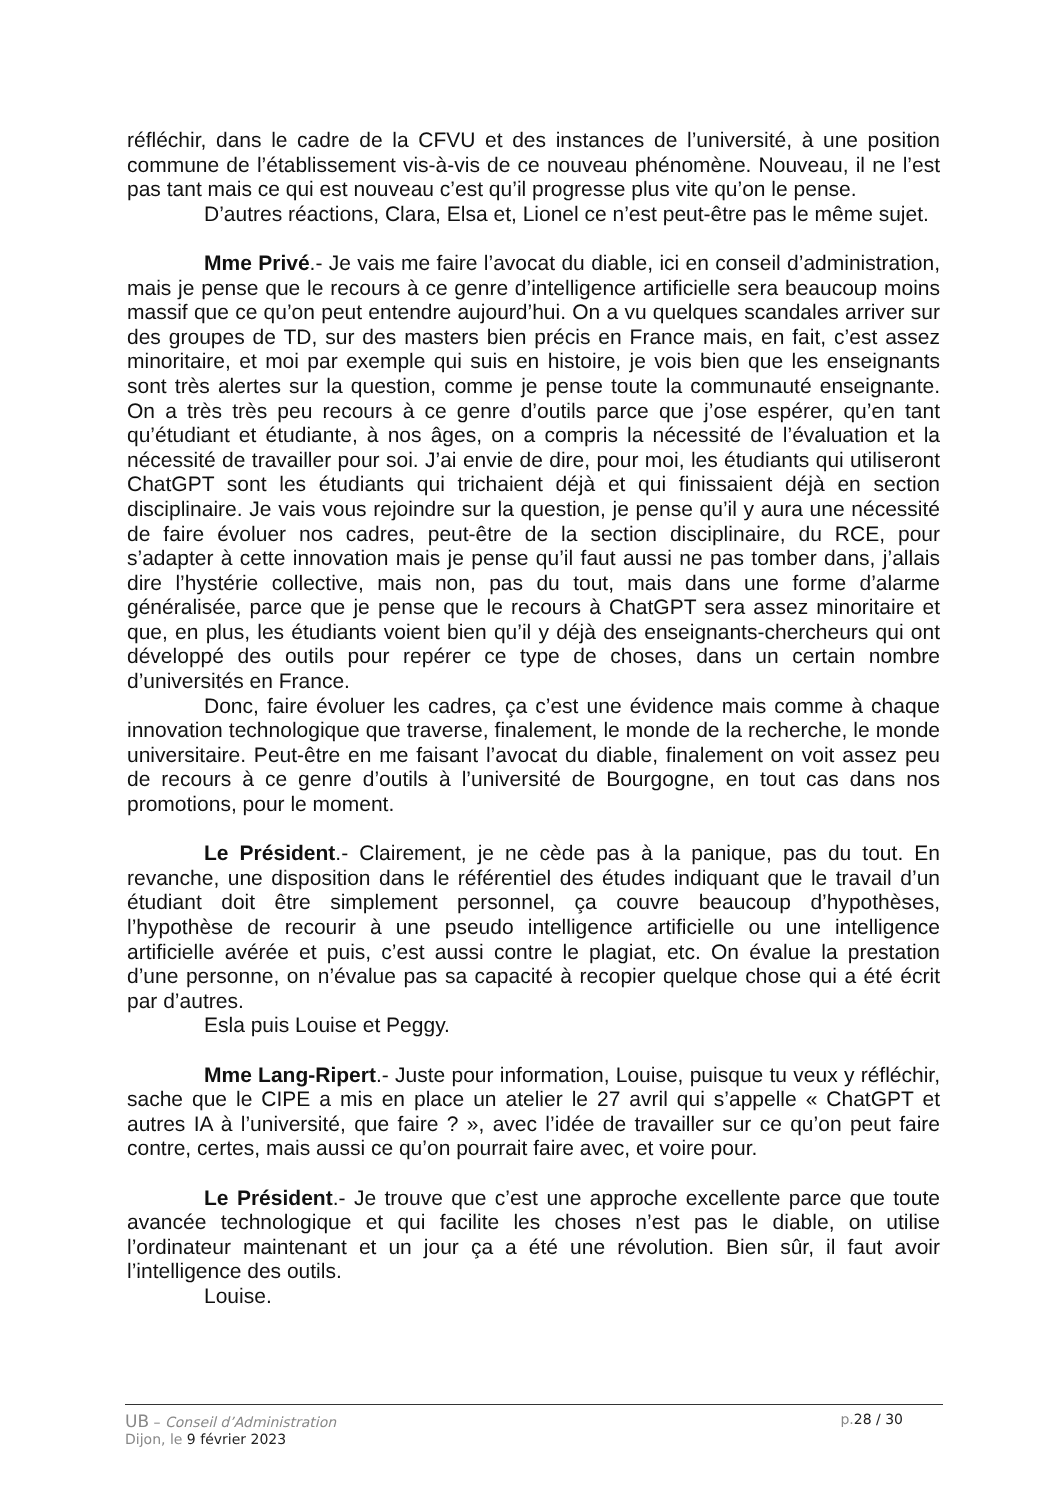réfléchir, dans le cadre de la CFVU et des instances de l’université, à une position commune de l’établissement vis-à-vis de ce nouveau phénomène. Nouveau, il ne l’est pas tant mais ce qui est nouveau c’est qu’il progresse plus vite qu’on le pense.
D’autres réactions, Clara, Elsa et, Lionel ce n’est peut-être pas le même sujet.
Mme Privé.- Je vais me faire l’avocat du diable, ici en conseil d’administration, mais je pense que le recours à ce genre d’intelligence artificielle sera beaucoup moins massif que ce qu’on peut entendre aujourd’hui. On a vu quelques scandales arriver sur des groupes de TD, sur des masters bien précis en France mais, en fait, c’est assez minoritaire, et moi par exemple qui suis en histoire, je vois bien que les enseignants sont très alertes sur la question, comme je pense toute la communauté enseignante. On a très très peu recours à ce genre d’outils parce que j’ose espérer, qu’en tant qu’étudiant et étudiante, à nos âges, on a compris la nécessité de l’évaluation et la nécessité de travailler pour soi. J’ai envie de dire, pour moi, les étudiants qui utiliseront ChatGPT sont les étudiants qui trichaient déjà et qui finissaient déjà en section disciplinaire. Je vais vous rejoindre sur la question, je pense qu’il y aura une nécessité de faire évoluer nos cadres, peut-être de la section disciplinaire, du RCE, pour s’adapter à cette innovation mais je pense qu’il faut aussi ne pas tomber dans, j’allais dire l’hystérie collective, mais non, pas du tout, mais dans une forme d’alarme généralisée, parce que je pense que le recours à ChatGPT sera assez minoritaire et que, en plus, les étudiants voient bien qu’il y déjà des enseignants-chercheurs qui ont développé des outils pour repérer ce type de choses, dans un certain nombre d’universités en France.
Donc, faire évoluer les cadres, ça c’est une évidence mais comme à chaque innovation technologique que traverse, finalement, le monde de la recherche, le monde universitaire. Peut-être en me faisant l’avocat du diable, finalement on voit assez peu de recours à ce genre d’outils à l’université de Bourgogne, en tout cas dans nos promotions, pour le moment.
Le Président.- Clairement, je ne cède pas à la panique, pas du tout. En revanche, une disposition dans le référentiel des études indiquant que le travail d’un étudiant doit être simplement personnel, ça couvre beaucoup d’hypothèses, l’hypothèse de recourir à une pseudo intelligence artificielle ou une intelligence artificielle avérée et puis, c’est aussi contre le plagiat, etc. On évalue la prestation d’une personne, on n’évalue pas sa capacité à recopier quelque chose qui a été écrit par d’autres.
Esla puis Louise et Peggy.
Mme Lang-Ripert.- Juste pour information, Louise, puisque tu veux y réfléchir, sache que le CIPE a mis en place un atelier le 27 avril qui s’appelle « ChatGPT et autres IA à l’université, que faire ? », avec l’idée de travailler sur ce qu’on peut faire contre, certes, mais aussi ce qu’on pourrait faire avec, et voire pour.
Le Président.- Je trouve que c’est une approche excellente parce que toute avancée technologique et qui facilite les choses n’est pas le diable, on utilise l’ordinateur maintenant et un jour ça a été une révolution. Bien sûr, il faut avoir l’intelligence des outils.
Louise.
UB – Conseil d’Administration p.28 / 30
Dijon, le 9 février 2023